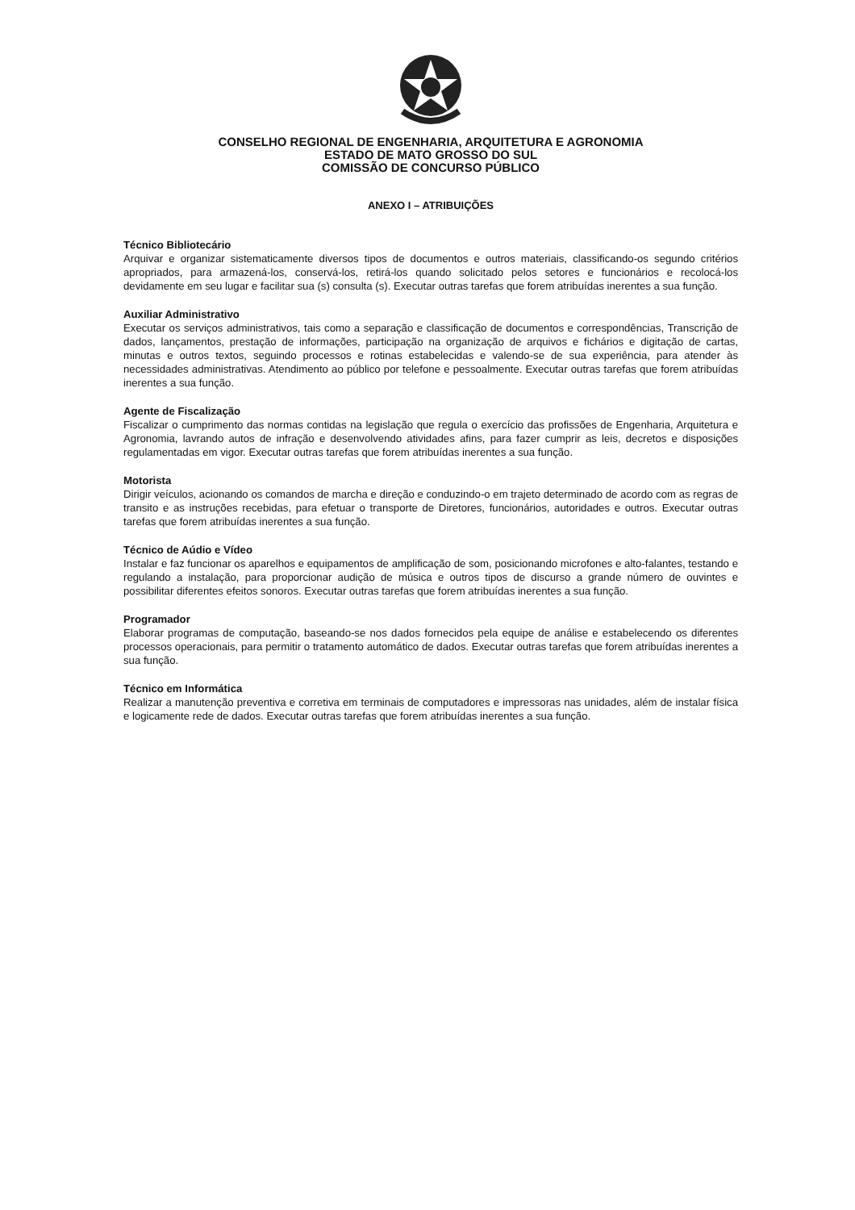CONSELHO REGIONAL DE ENGENHARIA, ARQUITETURA E AGRONOMIA
ESTADO DE MATO GROSSO DO SUL
COMISSÃO DE CONCURSO PÚBLICO
ANEXO I – ATRIBUIÇÕES
Técnico Bibliotecário
Arquivar e organizar sistematicamente diversos tipos de documentos e outros materiais, classificando-os segundo critérios apropriados, para armazená-los, conservá-los, retirá-los quando solicitado pelos setores e funcionários e recolocá-los devidamente em seu lugar e facilitar sua (s) consulta (s). Executar outras tarefas que forem atribuídas inerentes a sua função.
Auxiliar Administrativo
Executar os serviços administrativos, tais como a separação e classificação de documentos e correspondências, Transcrição de dados, lançamentos, prestação de informações, participação na organização de arquivos e fichários e digitação de cartas, minutas e outros textos, seguindo processos e rotinas estabelecidas e valendo-se de sua experiência, para atender às necessidades administrativas. Atendimento ao público por telefone e pessoalmente. Executar outras tarefas que forem atribuídas inerentes a sua função.
Agente de Fiscalização
Fiscalizar o cumprimento das normas contidas na legislação que regula o exercício das profissões de Engenharia, Arquitetura e Agronomia, lavrando autos de infração e desenvolvendo atividades afins, para fazer cumprir as leis, decretos e disposições regulamentadas em vigor. Executar outras tarefas que forem atribuídas inerentes a sua função.
Motorista
Dirigir veículos, acionando os comandos de marcha e direção e conduzindo-o em trajeto determinado de acordo com as regras de transito e as instruções recebidas, para efetuar o transporte de Diretores, funcionários, autoridades e outros. Executar outras tarefas que forem atribuídas inerentes a sua função.
Técnico de Aúdio e Vídeo
Instalar e faz funcionar os aparelhos e equipamentos de amplificação de som, posicionando microfones e alto-falantes, testando e regulando a instalação, para proporcionar audição de música e outros tipos de discurso a grande número de ouvintes e possibilitar diferentes efeitos sonoros. Executar outras tarefas que forem atribuídas inerentes a sua função.
Programador
Elaborar programas de computação, baseando-se nos dados fornecidos pela equipe de análise e estabelecendo os diferentes processos operacionais, para permitir o tratamento automático de dados. Executar outras tarefas que forem atribuídas inerentes a sua função.
Técnico em Informática
Realizar a manutenção preventiva e corretiva em terminais de computadores e impressoras nas unidades, além de instalar física e logicamente rede de dados. Executar outras tarefas que forem atribuídas inerentes a sua função.